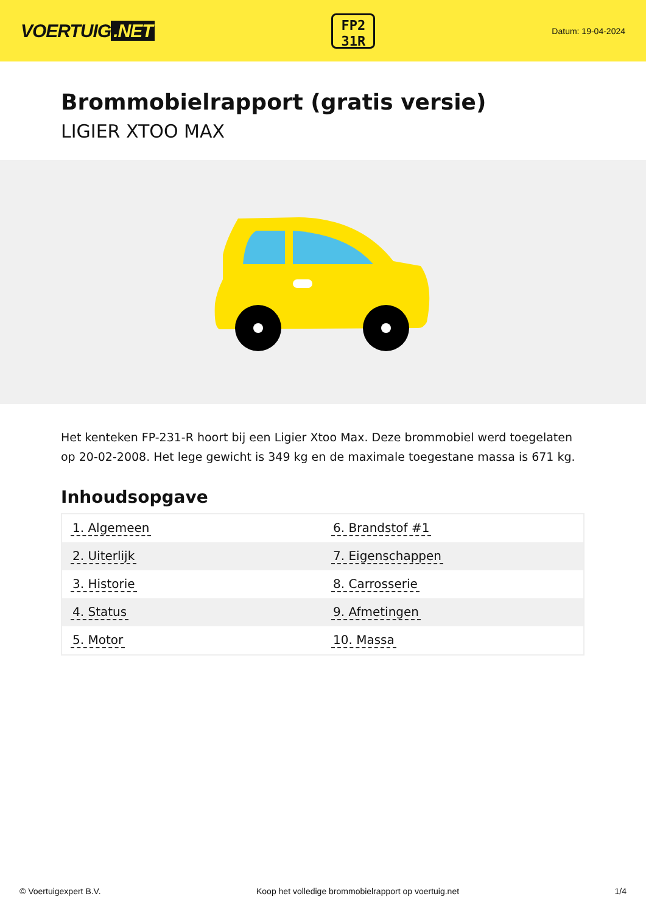VOERTUIG.NET
FP2
31R
Datum: 19-04-2024
Brommobielrapport (gratis versie)
LIGIER XTOO MAX
Het kenteken FP-231-R hoort bij een Ligier Xtoo Max. Deze brommobiel werd toegelaten op 20-02-2008. Het lege gewicht is 349 kg en de maximale toegestane massa is 671 kg.
Inhoudsopgave
| 1. Algemeen | 6. Brandstof #1 |
| 2. Uiterlijk | 7. Eigenschappen |
| 3. Historie | 8. Carrosserie |
| 4. Status | 9. Afmetingen |
| 5. Motor | 10. Massa |
© Voertuigexpert B.V. Koop het volledige brommobielrapport op voertuig.net 1/4